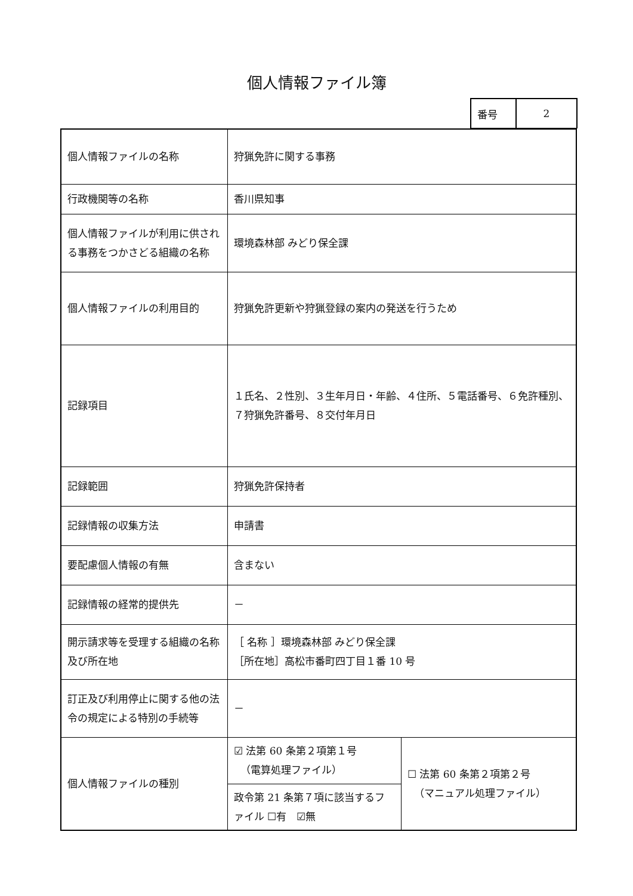個人情報ファイル簿
| 番号 | 2 |
| 個人情報ファイルの名称 | 狩猟免許に関する事務 | |
| 行政機関等の名称 | 香川県知事 | |
| 個人情報ファイルが利用に供される事務をつかさどる組織の名称 | 環境森林部 みどり保全課 | |
| 個人情報ファイルの利用目的 | 狩猟免許更新や狩猟登録の案内の発送を行うため | |
| 記録項目 | １氏名、２性別、３生年月日・年齢、４住所、５電話番号、６免許種別、７狩猟免許番号、８交付年月日 | |
| 記録範囲 | 狩猟免許保持者 | |
| 記録情報の収集方法 | 申請書 | |
| 要配慮個人情報の有無 | 含まない | |
| 記録情報の経常的提供先 | － | |
| 開示請求等を受理する組織の名称及び所在地 | ［ 名称 ］環境森林部 みどり保全課 ［所在地］高松市番町四丁目１番 10 号 | |
| 訂正及び利用停止に関する他の法令の規定による特別の手続等 | － | |
| 個人情報ファイルの種別 | ☑ 法第 60 条第２項第１号 （電算処理ファイル） | ☐ 法第 60 条第２項第２号 （マニュアル処理ファイル） |
| | 政令第 21 条第７項に該当するファイル ☐有 ☑無 | |